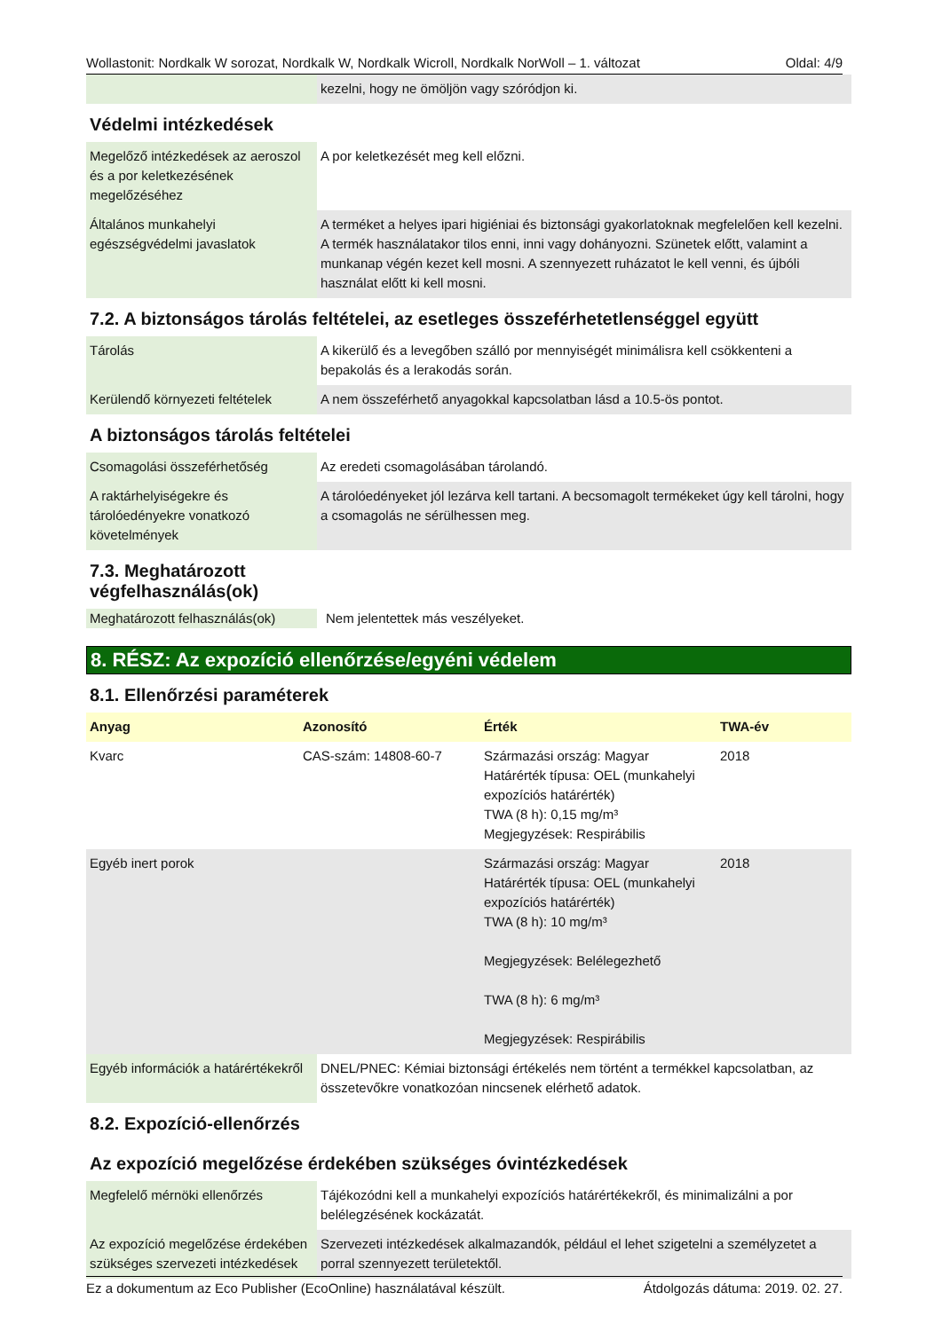Wollastonit: Nordkalk W sorozat, Nordkalk W, Nordkalk Wicroll, Nordkalk NorWoll – 1. változat Oldal: 4/9
| | kezelni, hogy ne ömöljön vagy szóródjon ki. |
Védelmi intézkedések
| Megelőző intézkedések az aeroszol és a por keletkezésének megelőzéséhez | A por keletkezését meg kell előzni. |
| Általános munkahelyi egészségvédelmi javaslatok | A terméket a helyes ipari higiéniai és biztonsági gyakorlatoknak megfelelően kell kezelni. A termék használatakor tilos enni, inni vagy dohányozni. Szünetek előtt, valamint a munkanap végén kezet kell mosni. A szennyezett ruházatot le kell venni, és újbóli használat előtt ki kell mosni. |
7.2. A biztonságos tárolás feltételei, az esetleges összeférhetetlenséggel együtt
| Tárolás | A kikerülő és a levegőben szálló por mennyiségét minimálisra kell csökkenteni a bepakolás és a lerakodás során. |
| Kerülendő környezeti feltételek | A nem összeférhető anyagokkal kapcsolatban lásd a 10.5-ös pontot. |
A biztonságos tárolás feltételei
| Csomagolási összeférhetőség | Az eredeti csomagolásában tárolandó. |
| A raktárhelyiségekre és tárolóedényekre vonatkozó követelmények | A tárolóedényeket jól lezárva kell tartani. A becsomagolt termékeket úgy kell tárolni, hogy a csomagolás ne sérülhessen meg. |
7.3. Meghatározott
végfelhasználás(ok)
| Meghatározott felhasználás(ok) | Nem jelentettek más veszélyeket. |
8. RÉSZ: Az expozíció ellenőrzése/egyéni védelem
8.1. Ellenőrzési paraméterek
| Anyag | Azonosító | Érték | TWA-év |
| --- | --- | --- | --- |
| Kvarc | CAS-szám: 14808-60-7 | Származási ország: Magyar Határérték típusa: OEL (munkahelyi expozíciós határérték) TWA (8 h): 0,15 mg/m³ Megjegyzések: Respirábilis | 2018 |
| Egyéb inert porok | | Származási ország: Magyar Határérték típusa: OEL (munkahelyi expozíciós határérték) TWA (8 h): 10 mg/m³ Megjegyzések: Belélegezhető TWA (8 h): 6 mg/m³ Megjegyzések: Respirábilis | 2018 |
| Egyéb információk a határértékekről | DNEL/PNEC: Kémiai biztonsági értékelés nem történt a termékkel kapcsolatban, az összetevőkre vonatkozóan nincsenek elérhető adatok. |
8.2. Expozíció-ellenőrzés
Az expozíció megelőzése érdekében szükséges óvintézkedések
| Megfelelő mérnöki ellenőrzés | Tájékozódni kell a munkahelyi expozíciós határértékekről, és minimalizálni a por belélegzésének kockázatát. |
| Az expozíció megelőzése érdekében szükséges szervezeti intézkedések | Szervezeti intézkedések alkalmazandók, például el lehet szigetelni a személyzetet a porral szennyezett területektől. |
Ez a dokumentum az Eco Publisher (EcoOnline) használatával készült. Átdolgozás dátuma: 2019. 02. 27.